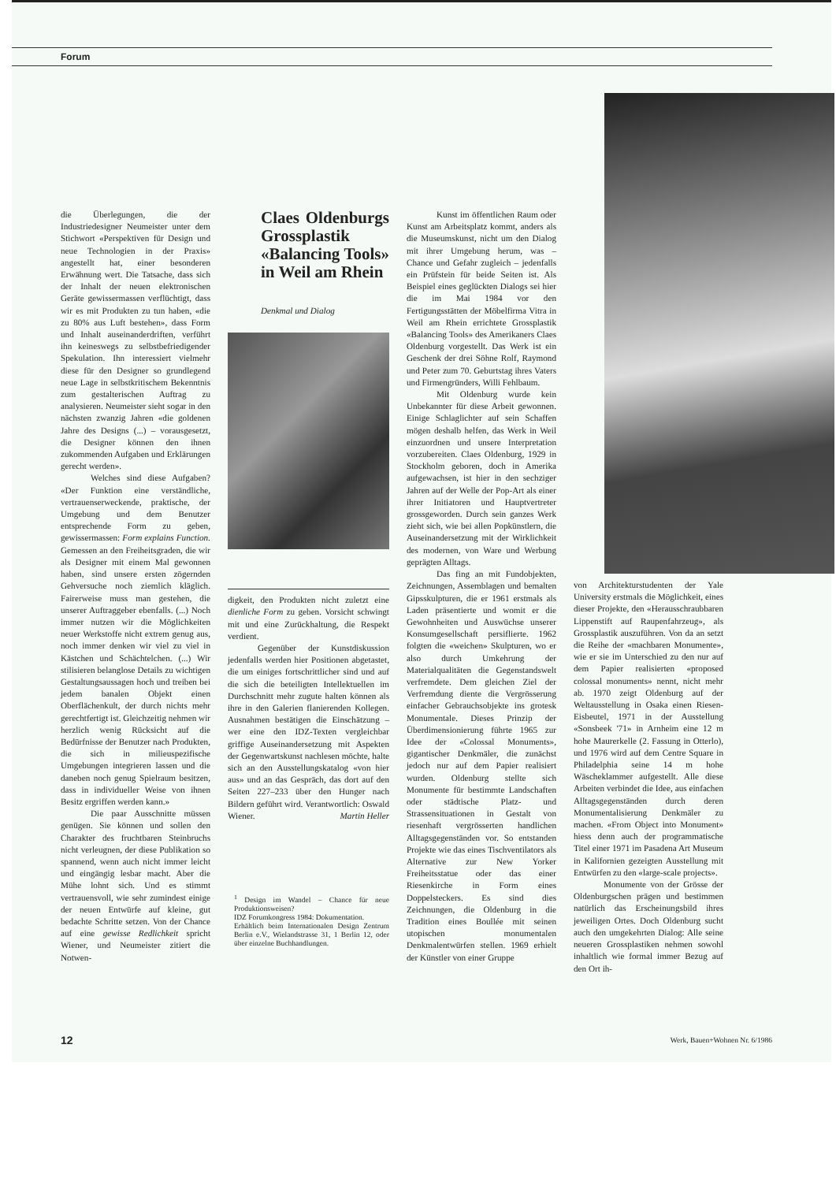Forum
die Überlegungen, die der Industriedesigner Neumeister unter dem Stichwort «Perspektiven für Design und neue Technologien in der Praxis» angestellt hat, einer besonderen Erwähnung wert. Die Tatsache, dass sich der Inhalt der neuen elektronischen Geräte gewissermassen verflüchtigt, dass wir es mit Produkten zu tun haben, «die zu 80% aus Luft bestehen», dass Form und Inhalt auseinanderdriften, verführt ihn keineswegs zu selbstbefriedigender Spekulation. Ihn interessiert vielmehr diese für den Designer so grundlegend neue Lage in selbstkritischem Bekenntnis zum gestalterischen Auftrag zu analysieren. Neumeister sieht sogar in den nächsten zwanzig Jahren «die goldenen Jahre des Designs (...) – vorausgesetzt, die Designer können den ihnen zukommenden Aufgaben und Erklärungen gerecht werden».
Welches sind diese Aufgaben? «Der Funktion eine verständliche, vertrauenserweckende, praktische, der Umgebung und dem Benutzer entsprechende Form zu geben, gewissermassen: Form explains Function. Gemessen an den Freiheitsgraden, die wir als Designer mit einem Mal gewonnen haben, sind unsere ersten zögernden Gehversuche noch ziemlich kläglich. Fairerweise muss man gestehen, die unserer Auftraggeber ebenfalls. (...) Noch immer nutzen wir die Möglichkeiten neuer Werkstoffe nicht extrem genug aus, noch immer denken wir viel zu viel in Kästchen und Schächtelchen. (...) Wir stilisieren belanglose Details zu wichtigen Gestaltungsaussagen hoch und treiben bei jedem banalen Objekt einen Oberflächenkult, der durch nichts mehr gerechtfertigt ist. Gleichzeitig nehmen wir herzlich wenig Rücksicht auf die Bedürfnisse der Benutzer nach Produkten, die sich in milieuspezifische Umgebungen integrieren lassen und die daneben noch genug Spielraum besitzen, dass in individueller Weise von ihnen Besitz ergriffen werden kann.»
Die paar Ausschnitte müssen genügen. Sie können und sollen den Charakter des fruchtbaren Steinbruchs nicht verleugnen, der diese Publikation so spannend, wenn auch nicht immer leicht und eingängig lesbar macht. Aber die Mühe lohnt sich. Und es stimmt vertrauensvoll, wie sehr zumindest einige der neuen Entwürfe auf kleine, gut bedachte Schritte setzen. Von der Chance auf eine gewisse Redlichkeit spricht Wiener, und Neumeister zitiert die Notwen-
Claes Oldenburgs Grossplastik «Balancing Tools» in Weil am Rhein
Denkmal und Dialog
digkeit, den Produkten nicht zuletzt eine dienliche Form zu geben. Vorsicht schwingt mit und eine Zurückhaltung, die Respekt verdient.
Gegenüber der Kunstdiskussion jedenfalls werden hier Positionen abgetastet, die um einiges fortschrittlicher sind und auf die sich die beteiligten Intellektuellen im Durchschnitt mehr zugute halten können als ihre in den Galerien flanierenden Kollegen. Ausnahmen bestätigen die Einschätzung – wer eine den IDZ-Texten vergleichbar griffige Auseinandersetzung mit Aspekten der Gegenwartskunst nachlesen möchte, halte sich an den Ausstellungskatalog «von hier aus» und an das Gespräch, das dort auf den Seiten 227–233 über den Hunger nach Bildern geführt wird. Verantwortlich: Oswald Wiener. Martin Heller
<sup>1</sup> Design im Wandel – Chance für neue Produktionsweisen?
IDZ Forumkongress 1984: Dokumentation.
Erhältlich beim Internationalen Design Zentrum Berlin e.V., Wielandstrasse 31, 1 Berlin 12, oder über einzelne Buchhandlungen.
Kunst im öffentlichen Raum oder Kunst am Arbeitsplatz kommt, anders als die Museumskunst, nicht um den Dialog mit ihrer Umgebung herum, was – Chance und Gefahr zugleich – jedenfalls ein Prüfstein für beide Seiten ist. Als Beispiel eines geglückten Dialogs sei hier die im Mai 1984 vor den Fertigungsstätten der Möbelfirma Vitra in Weil am Rhein errichtete Grossplastik «Balancing Tools» des Amerikaners Claes Oldenburg vorgestellt. Das Werk ist ein Geschenk der drei Söhne Rolf, Raymond und Peter zum 70. Geburtstag ihres Vaters und Firmengründers, Willi Fehlbaum.
Mit Oldenburg wurde kein Unbekannter für diese Arbeit gewonnen. Einige Schlaglichter auf sein Schaffen mögen deshalb helfen, das Werk in Weil einzuordnen und unsere Interpretation vorzubereiten. Claes Oldenburg, 1929 in Stockholm geboren, doch in Amerika aufgewachsen, ist hier in den sechziger Jahren auf der Welle der Pop-Art als einer ihrer Initiatoren und Hauptvertreter grossgeworden. Durch sein ganzes Werk zieht sich, wie bei allen Popkünstlern, die Auseinandersetzung mit der Wirklichkeit des modernen, von Ware und Werbung geprägten Alltags.
Das fing an mit Fundobjekten, Zeichnungen, Assemblagen und bemalten Gipsskulpturen, die er 1961 erstmals als Laden präsentierte und womit er die Gewohnheiten und Auswüchse unserer Konsumgesellschaft persiflierte. 1962 folgten die «weichen» Skulpturen, wo er also durch Umkehrung der Materialqualitäten die Gegenstandswelt verfremdete. Dem gleichen Ziel der Verfremdung diente die Vergrösserung einfacher Gebrauchsobjekte ins grotesk Monumentale. Dieses Prinzip der Überdimensionierung führte 1965 zur Idee der «Colossal Monuments», gigantischer Denkmäler, die zunächst jedoch nur auf dem Papier realisiert wurden. Oldenburg stellte sich Monumente für bestimmte Landschaften oder städtische Platz- und Strassensituationen in Gestalt von riesenhaft vergrösserten handlichen Alltagsgegenständen vor. So entstanden Projekte wie das eines Tischventilators als Alternative zur New Yorker Freiheitsstatue oder das einer Riesenkirche in Form eines Doppelsteckers. Es sind dies Zeichnungen, die Oldenburg in die Tradition eines Boullée mit seinen utopischen monumentalen Denkmalentwürfen stellen. 1969 erhielt der Künstler von einer Gruppe
von Architekturstudenten der Yale University erstmals die Möglichkeit, eines dieser Projekte, den «Herausschraubbaren Lippenstift auf Raupenfahrzeug», als Grossplastik auszuführen. Von da an setzt die Reihe der «machbaren Monumente», wie er sie im Unterschied zu den nur auf dem Papier realisierten «proposed colossal monuments» nennt, nicht mehr ab. 1970 zeigt Oldenburg auf der Weltausstellung in Osaka einen Riesen-Eisbeutel, 1971 in der Ausstellung «Sonsbeek '71» in Arnheim eine 12 m hohe Maurerkelle (2. Fassung in Otterlo), und 1976 wird auf dem Centre Square in Philadelphia seine 14 m hohe Wäscheklammer aufgestellt. Alle diese Arbeiten verbindet die Idee, aus einfachen Alltagsgegenständen durch deren Monumentalisierung Denkmäler zu machen. «From Object into Monument» hiess denn auch der programmatische Titel einer 1971 im Pasadena Art Museum in Kalifornien gezeigten Ausstellung mit Entwürfen zu den «large-scale projects».
Monumente von der Grösse der Oldenburgschen prägen und bestimmen natürlich das Erscheinungsbild ihres jeweiligen Ortes. Doch Oldenburg sucht auch den umgekehrten Dialog: Alle seine neueren Grossplastiken nehmen sowohl inhaltlich wie formal immer Bezug auf den Ort ih-
12 Werk, Bauen+Wohnen Nr. 6/1986